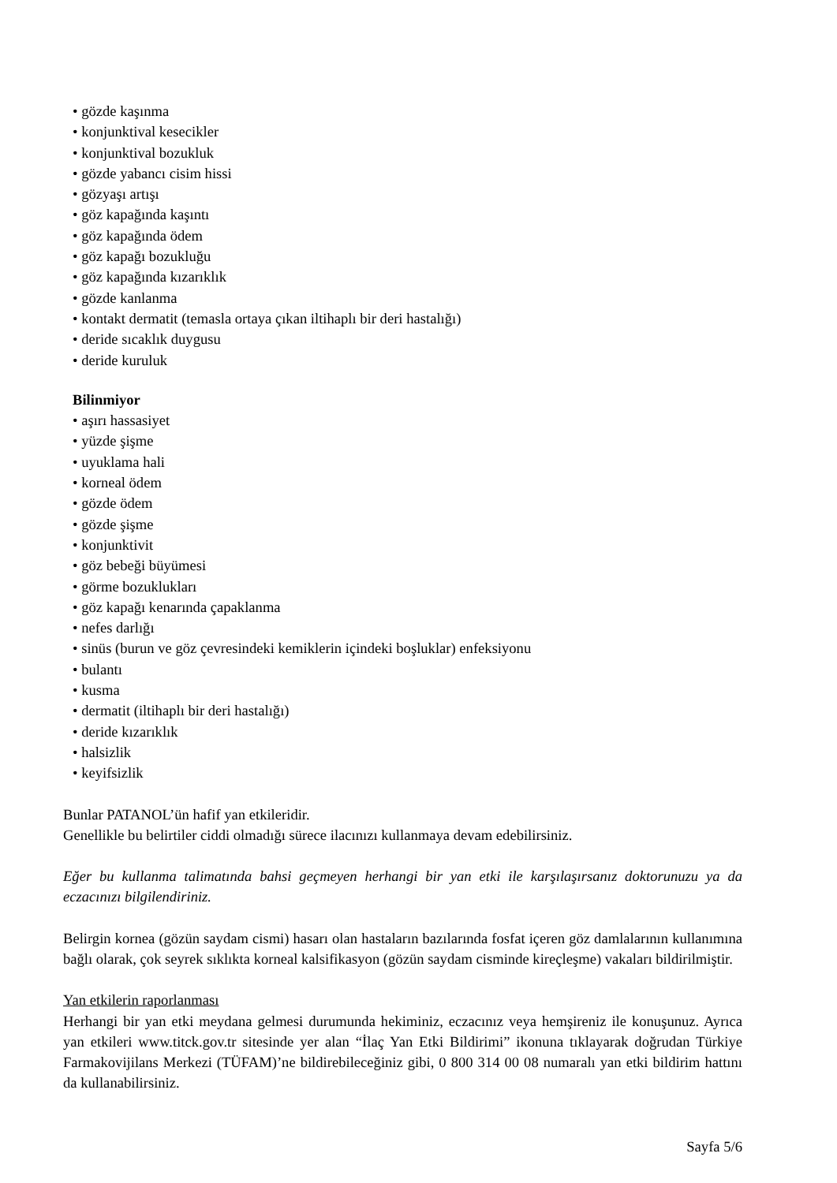• gözde kaşınma
• konjunktival kesecikler
• konjunktival bozukluk
• gözde yabancı cisim hissi
• gözyaşı artışı
• göz kapağında kaşıntı
• göz kapağında ödem
• göz kapağı bozukluğu
• göz kapağında kızarıklık
• gözde kanlanma
• kontakt dermatit (temasla ortaya çıkan iltihaplı bir deri hastalığı)
• deride sıcaklık duygusu
• deride kuruluk
Bilinmiyor
• aşırı hassasiyet
• yüzde şişme
• uyuklama hali
• korneal ödem
• gözde ödem
• gözde şişme
• konjunktivit
• göz bebeği büyümesi
• görme bozuklukları
• göz kapağı kenarında çapaklanma
• nefes darlığı
• sinüs (burun ve göz çevresindeki kemiklerin içindeki boşluklar) enfeksiyonu
• bulantı
• kusma
• dermatit (iltihaplı bir deri hastalığı)
• deride kızarıklık
• halsizlik
• keyifsizlik
Bunlar PATANOL’ün hafif yan etkileridir.
Genellikle bu belirtiler ciddi olmadığı sürece ilacınızı kullanmaya devam edebilirsiniz.
Eğer bu kullanma talimatında bahsi geçmeyen herhangi bir yan etki ile karşılaşırsanız doktorunuzu ya da eczacınızı bilgilendiriniz.
Belirgin kornea (gözün saydam cismi) hasarı olan hastaların bazılarında fosfat içeren göz damlalarının kullanımına bağlı olarak, çok seyrek sıklıkta korneal kalsifikasyon (gözün saydam cisminde kireçleşme) vakaları bildirilmiştir.
Yan etkilerin raporlanması
Herhangi bir yan etki meydana gelmesi durumunda hekiminiz, eczacınız veya hemşireniz ile konuşunuz. Ayrıca yan etkileri www.titck.gov.tr sitesinde yer alan “İlaç Yan Etki Bildirimi” ikonuna tıklayarak doğrudan Türkiye Farmakovijilans Merkezi (TÜFAM)’ne bildirebileceğiniz gibi, 0 800 314 00 08 numaralı yan etki bildirim hattını da kullanabilirsiniz.
Sayfa 5/6